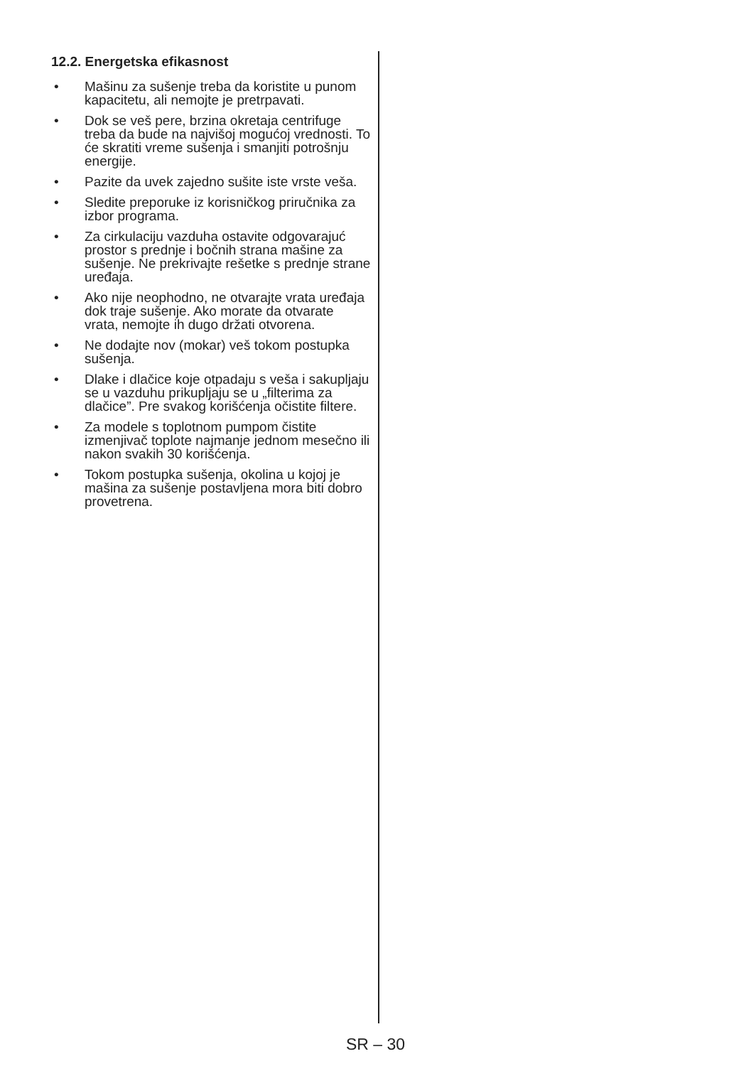12.2. Energetska efikasnost
• Mašinu za sušenje treba da koristite u punom kapacitetu, ali nemojte je pretrpavati.
• Dok se veš pere, brzina okretaja centrifuge treba da bude na najvišoj mogućoj vrednosti. To će skratiti vreme sušenja i smanjiti potrošnju energije.
• Pazite da uvek zajedno sušite iste vrste veša.
• Sledite preporuke iz korisničkog priručnika za izbor programa.
• Za cirkulaciju vazduha ostavite odgovarajuć prostor s prednje i bočnih strana mašine za sušenje. Ne prekrivajte rešetke s prednje strane uređaja.
• Ako nije neophodno, ne otvarajte vrata uređaja dok traje sušenje. Ako morate da otvarate vrata, nemojte ih dugo držati otvorena.
• Ne dodajte nov (mokar) veš tokom postupka sušenja.
• Dlake i dlačice koje otpadaju s veša i sakupljaju se u vazduhu prikupljaju se u „filterima za dlačice”. Pre svakog korišćenja očistite filtere.
• Za modele s toplotnom pumpom čistite izmenjivač toplote najmanje jednom mesečno ili nakon svakih 30 korišćenja.
• Tokom postupka sušenja, okolina u kojoj je mašina za sušenje postavljena mora biti dobro provetrena.
SR – 30